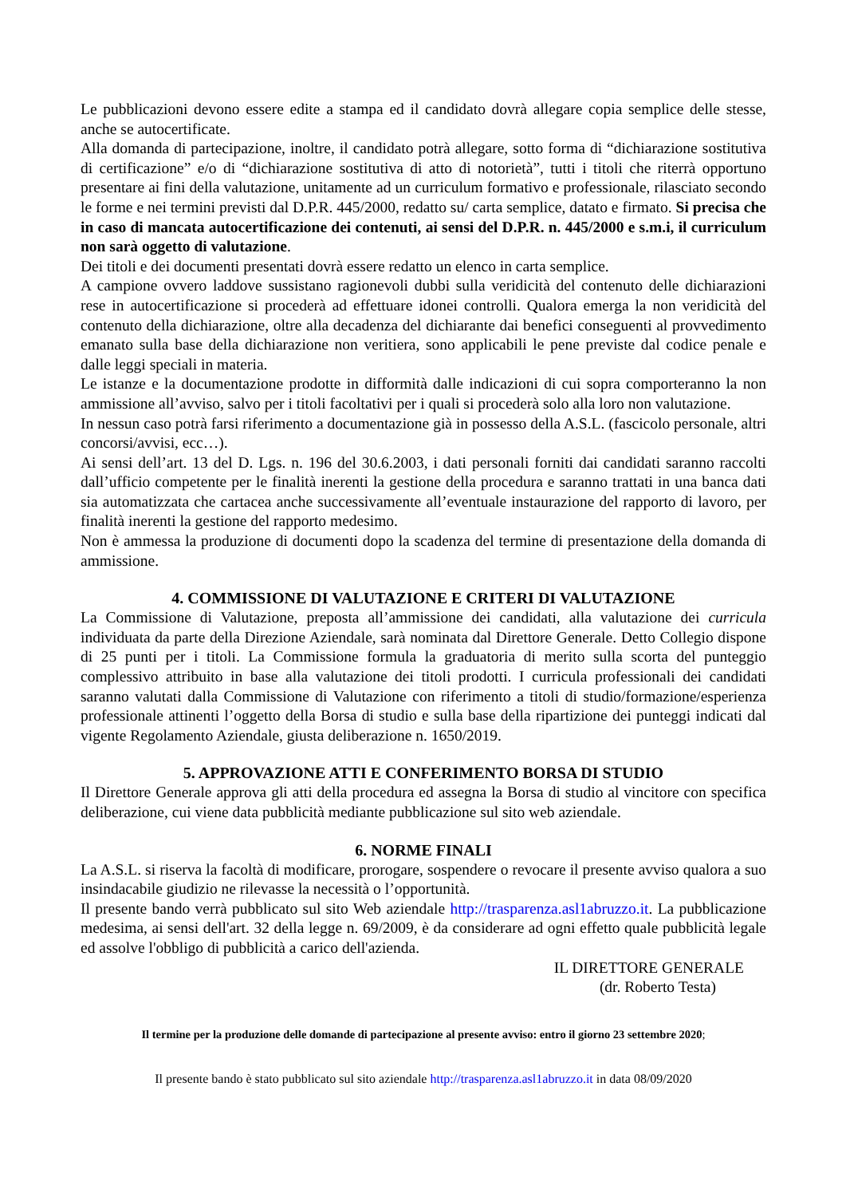Le pubblicazioni devono essere edite a stampa ed il candidato dovrà allegare copia semplice delle stesse, anche se autocertificate.
Alla domanda di partecipazione, inoltre, il candidato potrà allegare, sotto forma di “dichiarazione sostitutiva di certificazione” e/o di “dichiarazione sostitutiva di atto di notorietà”, tutti i titoli che riterrà opportuno presentare ai fini della valutazione, unitamente ad un curriculum formativo e professionale, rilasciato secondo le forme e nei termini previsti dal D.P.R. 445/2000, redatto su/ carta semplice, datato e firmato. Si precisa che in caso di mancata autocertificazione dei contenuti, ai sensi del D.P.R. n. 445/2000 e s.m.i, il curriculum non sarà oggetto di valutazione.
Dei titoli e dei documenti presentati dovrà essere redatto un elenco in carta semplice.
A campione ovvero laddove sussistano ragionevoli dubbi sulla veridicità del contenuto delle dichiarazioni rese in autocertificazione si procederà ad effettuare idonei controlli. Qualora emerga la non veridicità del contenuto della dichiarazione, oltre alla decadenza del dichiarante dai benefici conseguenti al provvedimento emanato sulla base della dichiarazione non veritiera, sono applicabili le pene previste dal codice penale e dalle leggi speciali in materia.
Le istanze e la documentazione prodotte in difformità dalle indicazioni di cui sopra comporteranno la non ammissione all’avviso, salvo per i titoli facoltativi per i quali si procederà solo alla loro non valutazione.
In nessun caso potrà farsi riferimento a documentazione già in possesso della A.S.L. (fascicolo personale, altri concorsi/avvisi, ecc…).
Ai sensi dell’art. 13 del D. Lgs. n. 196 del 30.6.2003, i dati personali forniti dai candidati saranno raccolti dall’ufficio competente per le finalità inerenti la gestione della procedura e saranno trattati in una banca dati sia automatizzata che cartacea anche successivamente all’eventuale instaurazione del rapporto di lavoro, per finalità inerenti la gestione del rapporto medesimo.
Non è ammessa la produzione di documenti dopo la scadenza del termine di presentazione della domanda di ammissione.
4. COMMISSIONE DI VALUTAZIONE E CRITERI DI VALUTAZIONE
La Commissione di Valutazione, preposta all’ammissione dei candidati, alla valutazione dei curricula individuata da parte della Direzione Aziendale, sarà nominata dal Direttore Generale. Detto Collegio dispone di 25 punti per i titoli. La Commissione formula la graduatoria di merito sulla scorta del punteggio complessivo attribuito in base alla valutazione dei titoli prodotti. I curricula professionali dei candidati saranno valutati dalla Commissione di Valutazione con riferimento a titoli di studio/formazione/esperienza professionale attinenti l’oggetto della Borsa di studio e sulla base della ripartizione dei punteggi indicati dal vigente Regolamento Aziendale, giusta deliberazione n. 1650/2019.
5. APPROVAZIONE ATTI E CONFERIMENTO BORSA DI STUDIO
Il Direttore Generale approva gli atti della procedura ed assegna la Borsa di studio al vincitore con specifica deliberazione, cui viene data pubblicità mediante pubblicazione sul sito web aziendale.
6. NORME FINALI
La A.S.L. si riserva la facoltà di modificare, prorogare, sospendere o revocare il presente avviso qualora a suo insindacabile giudizio ne rilevasse la necessità o l’opportunità.
Il presente bando verrà pubblicato sul sito Web aziendale http://trasparenza.asl1abruzzo.it. La pubblicazione medesima, ai sensi dell'art. 32 della legge n. 69/2009, è da considerare ad ogni effetto quale pubblicità legale ed assolve l'obbligo di pubblicità a carico dell'azienda.
IL DIRETTORE GENERALE
(dr. Roberto Testa)
Il termine per la produzione delle domande di partecipazione al presente avviso: entro il giorno 23 settembre 2020;
Il presente bando è stato pubblicato sul sito aziendale http://trasparenza.asl1abruzzo.it in data 08/09/2020